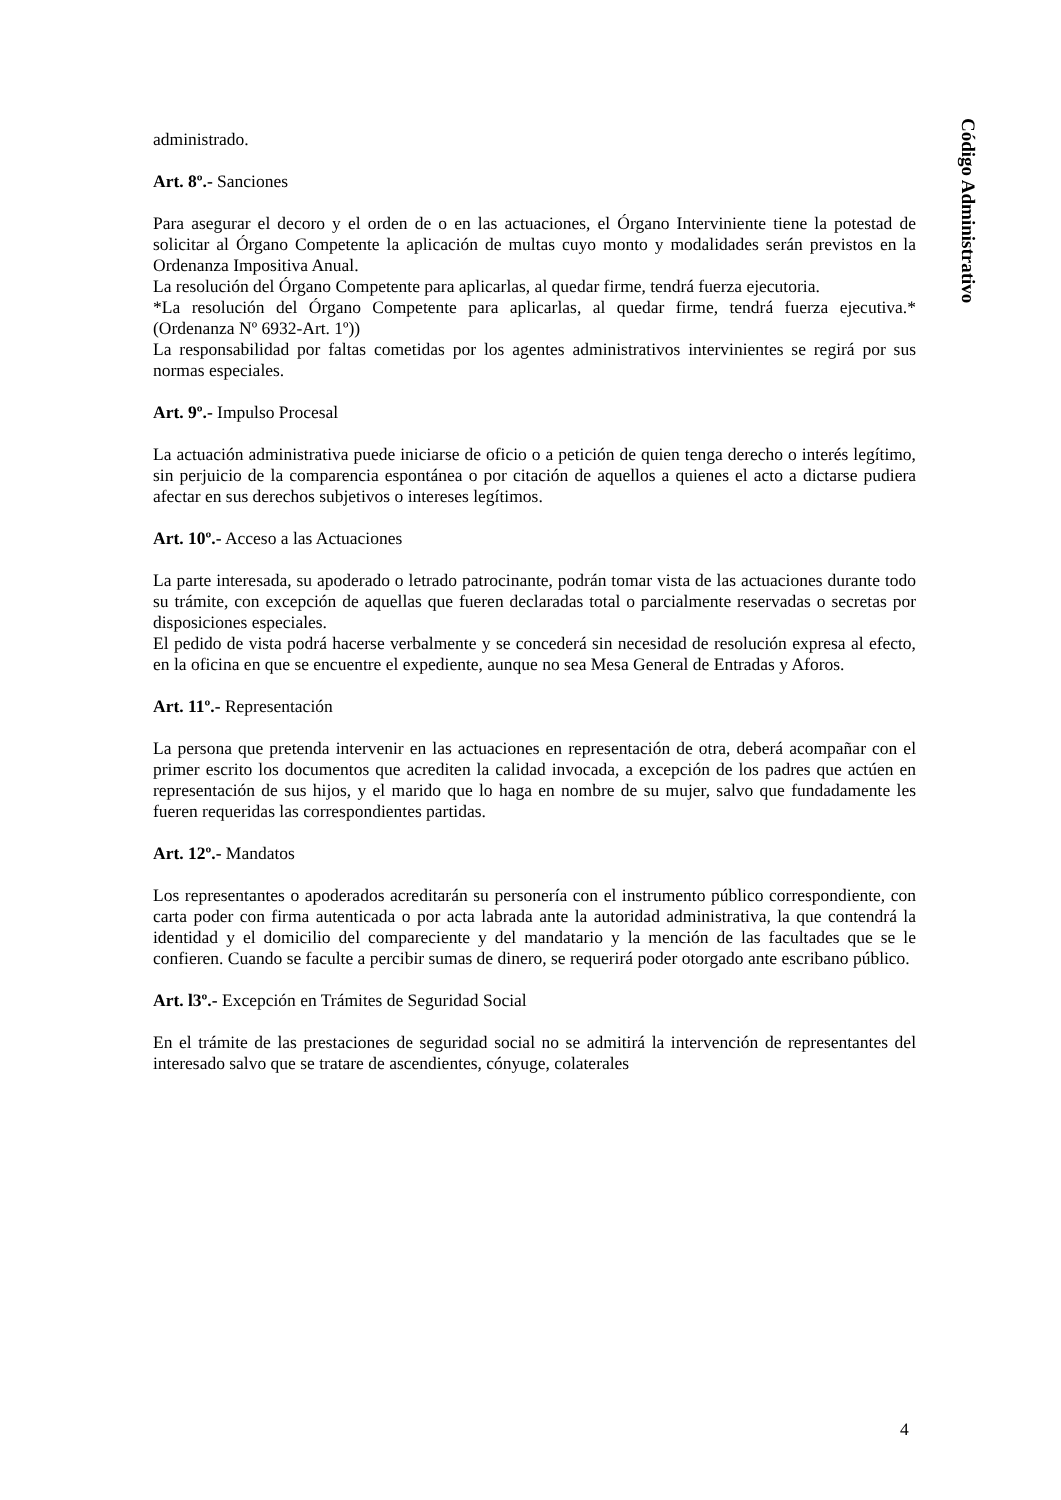administrado.
Art. 8º.- Sanciones
Para asegurar el decoro y el orden de o en las actuaciones, el Órgano Interviniente tiene la potestad de solicitar al Órgano Competente la aplicación de multas cuyo monto y modalidades serán previstos en la Ordenanza Impositiva Anual.
La resolución del Órgano Competente para aplicarlas, al quedar firme, tendrá fuerza ejecutoria.
*La resolución del Órgano Competente para aplicarlas, al quedar firme, tendrá fuerza ejecutiva.* (Ordenanza Nº 6932-Art. 1º))
La responsabilidad por faltas cometidas por los agentes administrativos intervinientes se regirá por sus normas especiales.
Art. 9º.- Impulso Procesal
La actuación administrativa puede iniciarse de oficio o a petición de quien tenga derecho o interés legítimo, sin perjuicio de la comparencia espontánea o por citación de aquellos a quienes el acto a dictarse pudiera afectar en sus derechos subjetivos o intereses legítimos.
Art. 10º.- Acceso a las Actuaciones
La parte interesada, su apoderado o letrado patrocinante, podrán tomar vista de las actuaciones durante todo su trámite, con excepción de aquellas que fueren declaradas total o parcialmente reservadas o secretas por disposiciones especiales.
El pedido de vista podrá hacerse verbalmente y se concederá sin necesidad de resolución expresa al efecto, en la oficina en que se encuentre el expediente, aunque no sea Mesa General de Entradas y Aforos.
Art. 11º.- Representación
La persona que pretenda intervenir en las actuaciones en representación de otra, deberá acompañar con el primer escrito los documentos que acrediten la calidad invocada, a excepción de los padres que actúen en representación de sus hijos, y el marido que lo haga en nombre de su mujer, salvo que fundadamente les fueren requeridas las correspondientes partidas.
Art. 12º.- Mandatos
Los representantes o apoderados acreditarán su personería con el instrumento público correspondiente, con carta poder con firma autenticada o por acta labrada ante la autoridad administrativa, la que contendrá la identidad y el domicilio del compareciente y del mandatario y la mención de las facultades que se le confieren. Cuando se faculte a percibir sumas de dinero, se requerirá poder otorgado ante escribano público.
Art. l3º.- Excepción en Trámites de Seguridad Social
En el trámite de las prestaciones de seguridad social no se admitirá la intervención de representantes del interesado salvo que se tratare de ascendientes, cónyuge, colaterales
Código Administrativo
4